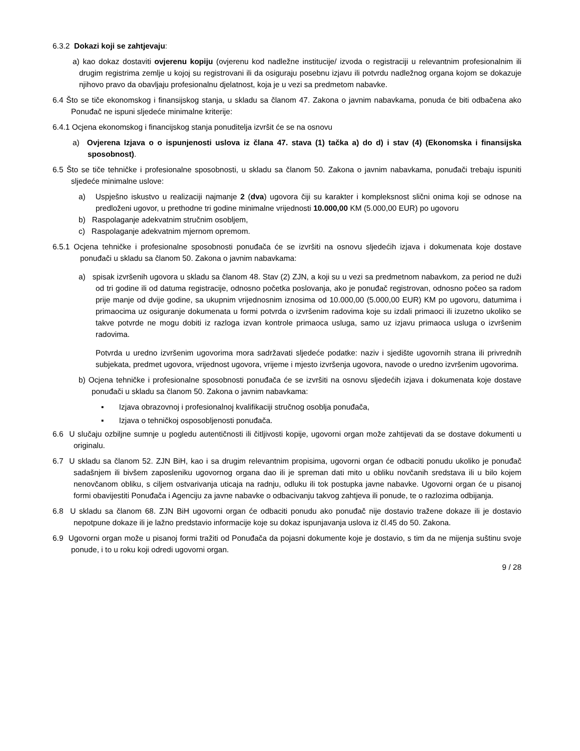6.3.2 Dokazi koji se zahtjevaju:
a) kao dokaz dostaviti ovjerenu kopiju (ovjerenu kod nadležne institucije/ izvoda o registraciji u relevantnim profesionalnim ili drugim registrima zemlje u kojoj su registrovani ili da osiguraju posebnu izjavu ili potvrdu nadležnog organa kojom se dokazuje njihovo pravo da obavljaju profesionalnu djelatnost, koja je u vezi sa predmetom nabavke.
6.4 Što se tiče ekonomskog i finansijskog stanja, u skladu sa članom 47. Zakona o javnim nabavkama, ponuda će biti odbačena ako Ponuđač ne ispuni sljedeće minimalne kriterije:
6.4.1 Ocjena ekonomskog i financijskog stanja ponuditelja izvršit će se na osnovu
a) Ovjerena Izjava o o ispunjenosti uslova iz člana 47. stava (1) tačka a) do d) i stav (4) (Ekonomska i finansijska sposobnost).
6.5 Što se tiče tehničke i profesionalne sposobnosti, u skladu sa članom 50. Zakona o javnim nabavkama, ponuđači trebaju ispuniti sljedeće minimalne uslove:
a) Uspješno iskustvo u realizaciji najmanje 2 (dva) ugovora čiji su karakter i kompleksnost slični onima koji se odnose na predloženi ugovor, u prethodne tri godine minimalne vrijednosti 10.000,00 KM (5.000,00 EUR) po ugovoru
b) Raspolaganje adekvatnim stručnim osobljem,
c) Raspolaganje adekvatnim mjernom opremom.
6.5.1 Ocjena tehničke i profesionalne sposobnosti ponuđača će se izvršiti na osnovu sljedećih izjava i dokumenata koje dostave ponuđači u skladu sa članom 50. Zakona o javnim nabavkama:
a) spisak izvršenih ugovora u skladu sa članom 48. Stav (2) ZJN, a koji su u vezi sa predmetnom nabavkom, za period ne duži od tri godine ili od datuma registracije, odnosno početka poslovanja, ako je ponuđač registrovan, odnosno počeo sa radom prije manje od dvije godine, sa ukupnim vrijednosnim iznosima od 10.000,00 (5.000,00 EUR) KM po ugovoru, datumima i primaocima uz osiguranje dokumenata u formi potvrda o izvršenim radovima koje su izdali primaoci ili izuzetno ukoliko se takve potvrde ne mogu dobiti iz razloga izvan kontrole primaoca usluga, samo uz izjavu primaoca usluga o izvršenim radovima.
Potvrda u uredno izvršenim ugovorima mora sadržavati sljedeće podatke: naziv i sjedište ugovornih strana ili privrednih subjekata, predmet ugovora, vrijednost ugovora, vrijeme i mjesto izvršenja ugovora, navode o uredno izvršenim ugovorima.
b) Ocjena tehničke i profesionalne sposobnosti ponuđača će se izvršiti na osnovu sljedećih izjava i dokumenata koje dostave ponuđači u skladu sa članom 50. Zakona o javnim nabavkama:
▪ Izjava obrazovnoj i profesionalnoj kvalifikaciji stručnog osoblja ponuđača,
▪ Izjava o tehničkoj osposobljenosti ponuđača.
6.6 U slučaju ozbiljne sumnje u pogledu autentičnosti ili čitljivosti kopije, ugovorni organ može zahtijevati da se dostave dokumenti u originalu.
6.7 U skladu sa članom 52. ZJN BiH, kao i sa drugim relevantnim propisima, ugovorni organ će odbaciti ponudu ukoliko je ponuđač sadašnjem ili bivšem zaposleniku ugovornog organa dao ili je spreman dati mito u obliku novčanih sredstava ili u bilo kojem nenovčanom obliku, s ciljem ostvarivanja uticaja na radnju, odluku ili tok postupka javne nabavke. Ugovorni organ će u pisanoj formi obavijestiti Ponuđača i Agenciju za javne nabavke o odbacivanju takvog zahtjeva ili ponude, te o razlozima odbijanja.
6.8 U skladu sa članom 68. ZJN BiH ugovorni organ će odbaciti ponudu ako ponuđač nije dostavio tražene dokaze ili je dostavio nepotpune dokaze ili je lažno predstavio informacije koje su dokaz ispunjavanja uslova iz čl.45 do 50. Zakona.
6.9 Ugovorni organ može u pisanoj formi tražiti od Ponuđača da pojasni dokumente koje je dostavio, s tim da ne mijenja suštinu svoje ponude, i to u roku koji odredi ugovorni organ.
9 / 28